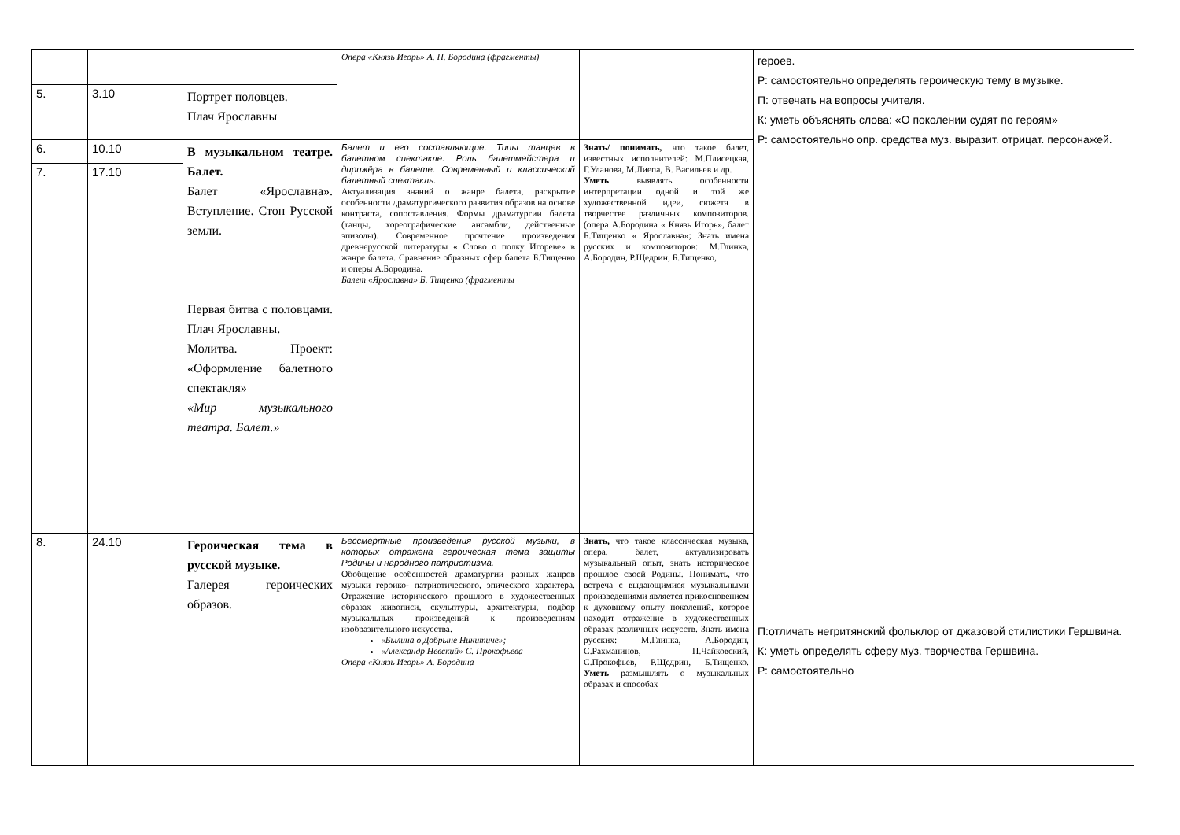| | | | Опера «Князь Игорь» А. П. Бородина (фрагменты) | | героев. Р: самостоятельно определять героическую тему в музыке. П: отвечать на вопросы учителя. К: уметь объяснять слова: «О поколении судят по героям» Р: самостоятельно опр. средства муз. выразит. отрицат. персонажей. П:отличать негритянский фольклор от джазовой стилистики Гершвина. К: уметь определять сферу муз. творчества Гершвина. Р: самостоятельно |
| 5. | 3.10 | Портрет половцев. Плач Ярославны | | | |
| 6. | 10.10 | В музыкальном театре. Балет. Балет «Ярославна». Вступление. Стон Русской земли. Первая битва с половцами. Плач Ярославны. Молитва. Проект: «Оформление балетного спектакля» «Мир музыкального театра. Балет.» | Балет и его составляющие. Типы танцев в балетном спектакле. Роль балетмейстера и дирижёра в балете. Современный и классический балетный спектакль. Актуализация знаний о жанре балета, раскрытие особенности драматургического развития образов на основе контраста, сопоставления. Формы драматургии балета (танцы, хореографические ансамбли, действенные эпизоды). Современное прочтение произведения древнерусской литературы « Слово о полку Игореве» в жанре балета. Сравнение образных сфер балета Б.Тищенко и оперы А.Бородина. Балет «Ярославна» Б. Тищенко (фрагменты | Знать/ понимать, что такое балет, известных исполнителей: М.Плисецкая, Г.Уланова, М.Лиепа, В. Васильев и др. Уметь выявлять особенности интерпретации одной и той же художественной идеи, сюжета в творчестве различных композиторов. (опера А.Бородина « Князь Игорь», балет Б.Тищенко « Ярославна»; Знать имена русских и композиторов: М.Глинка, А.Бородин, Р.Щедрин, Б.Тищенко, | |
| 7. | 17.10 | | | | |
| 8. | 24.10 | Героическая тема в русской музыке. Галерея героических образов. | Бессмертные произведения русской музыки, в которых отражена героическая тема защиты Родины и народного патриотизма. Обобщение особенностей драматургии разных жанров музыки героико- патриотического, эпического характера. Отражение исторического прошлого в художественных образах живописи, скульптуры, архитектуры, подбор музыкальных произведений к произведениям изобразительного искусства. «Былина о Добрыне Никитиче»; «Александр Невский» С. Прокофьева Опера «Князь Игорь» А. Бородина | Знать, что такое классическая музыка, опера, балет, актуализировать музыкальный опыт, знать историческое прошлое своей Родины. Понимать, что встреча с выдающимися музыкальными произведениями является прикосновением к духовному опыту поколений, которое находит отражение в художественных образах различных искусств. Знать имена русских: М.Глинка, А.Бородин, С.Рахманинов, П.Чайковский, С.Прокофьев, Р.Щедрин, Б.Тищенко. Уметь размышлять о музыкальных образах и способах | |